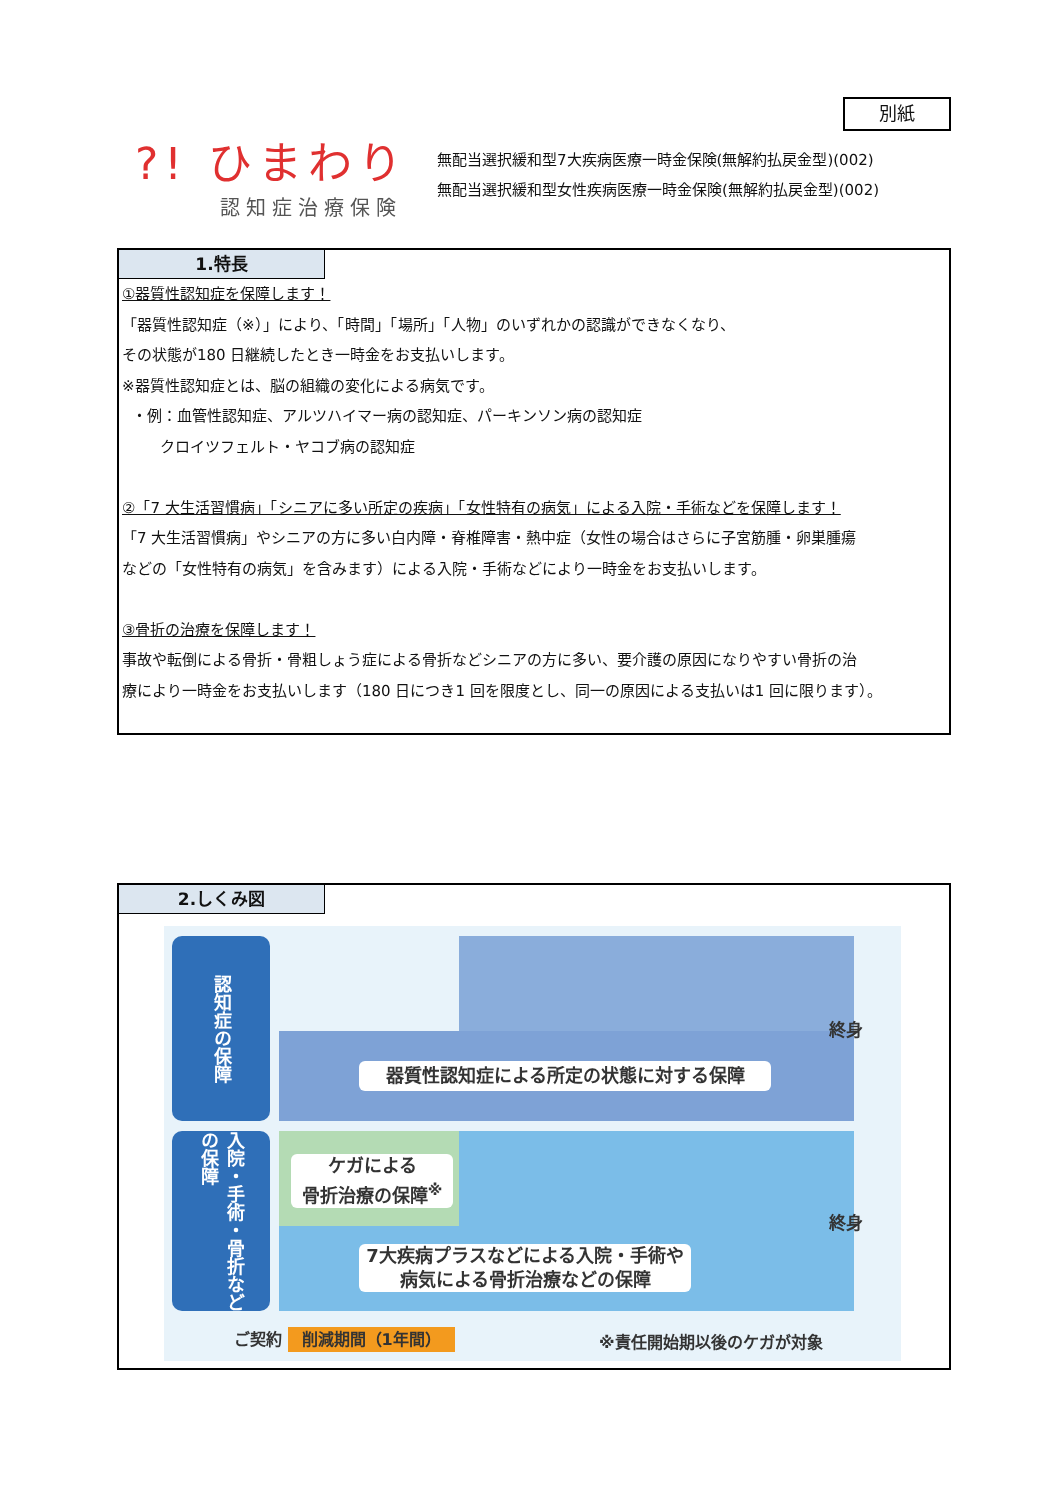別紙
?! ひまわり
認知症治療保険
無配当選択緩和型7大疾病医療一時金保険(無解約払戻金型)(002)
無配当選択緩和型女性疾病医療一時金保険(無解約払戻金型)(002)
1.特長
①器質性認知症を保障します！
「器質性認知症（※）」により、「時間」「場所」「人物」のいずれかの認識ができなくなり、
その状態が180 日継続したとき一時金をお支払いします。
※器質性認知症とは、脳の組織の変化による病気です。
・例：血管性認知症、アルツハイマー病の認知症、パーキンソン病の認知症
クロイツフェルト・ヤコブ病の認知症
②「7 大生活習慣病」「シニアに多い所定の疾病」「女性特有の病気」による入院・手術などを保障します！
「7 大生活習慣病」やシニアの方に多い白内障・脊椎障害・熱中症（女性の場合はさらに子宮筋腫・卵巣腫瘍
などの「女性特有の病気」を含みます）による入院・手術などにより一時金をお支払いします。
③骨折の治療を保障します！
事故や転倒による骨折・骨粗しょう症による骨折などシニアの方に多い、要介護の原因になりやすい骨折の治
療により一時金をお支払いします（180 日につき1 回を限度とし、同一の原因による支払いは1 回に限ります）。
2.しくみ図
認知症の保障
入院・手術・骨折などの保障
終身
終身
器質性認知症による所定の状態に対する保障
ケガによる
骨折治療の保障<sup>※</sup>
7大疾病プラスなどによる入院・手術や
病気による骨折治療などの保障
ご契約 削減期間（1年間） ※責任開始期以後のケガが対象